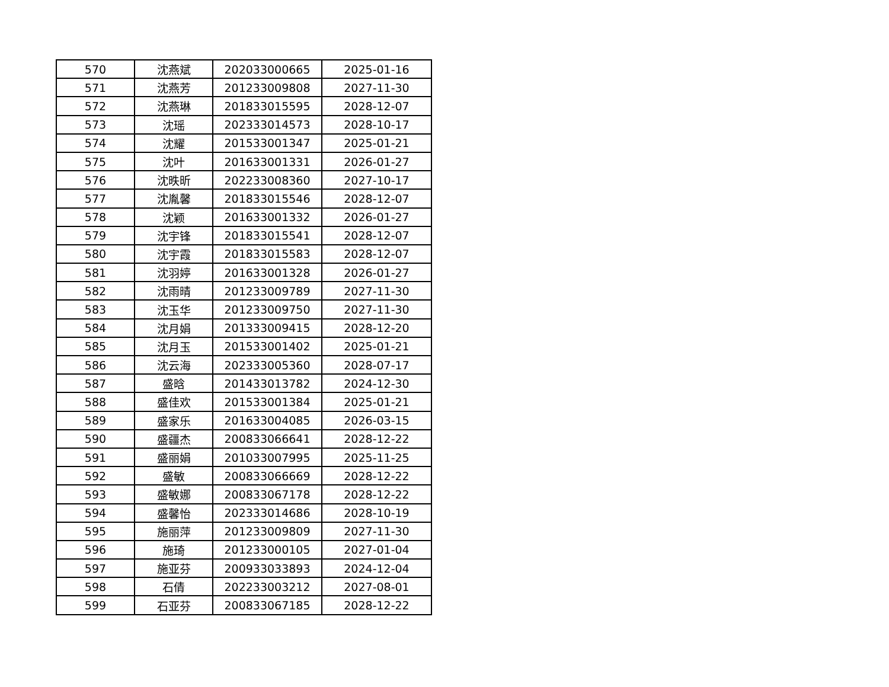| 570 | 沈燕斌 | 202033000665 | 2025-01-16 |
| 571 | 沈燕芳 | 201233009808 | 2027-11-30 |
| 572 | 沈燕琳 | 201833015595 | 2028-12-07 |
| 573 | 沈瑶 | 202333014573 | 2028-10-17 |
| 574 | 沈耀 | 201533001347 | 2025-01-21 |
| 575 | 沈叶 | 201633001331 | 2026-01-27 |
| 576 | 沈昳昕 | 202233008360 | 2027-10-17 |
| 577 | 沈胤馨 | 201833015546 | 2028-12-07 |
| 578 | 沈颖 | 201633001332 | 2026-01-27 |
| 579 | 沈宇锋 | 201833015541 | 2028-12-07 |
| 580 | 沈宇霞 | 201833015583 | 2028-12-07 |
| 581 | 沈羽婷 | 201633001328 | 2026-01-27 |
| 582 | 沈雨晴 | 201233009789 | 2027-11-30 |
| 583 | 沈玉华 | 201233009750 | 2027-11-30 |
| 584 | 沈月娟 | 201333009415 | 2028-12-20 |
| 585 | 沈月玉 | 201533001402 | 2025-01-21 |
| 586 | 沈云海 | 202333005360 | 2028-07-17 |
| 587 | 盛晗 | 201433013782 | 2024-12-30 |
| 588 | 盛佳欢 | 201533001384 | 2025-01-21 |
| 589 | 盛家乐 | 201633004085 | 2026-03-15 |
| 590 | 盛疆杰 | 200833066641 | 2028-12-22 |
| 591 | 盛丽娟 | 201033007995 | 2025-11-25 |
| 592 | 盛敏 | 200833066669 | 2028-12-22 |
| 593 | 盛敏娜 | 200833067178 | 2028-12-22 |
| 594 | 盛馨怡 | 202333014686 | 2028-10-19 |
| 595 | 施丽萍 | 201233009809 | 2027-11-30 |
| 596 | 施琦 | 201233000105 | 2027-01-04 |
| 597 | 施亚芬 | 200933033893 | 2024-12-04 |
| 598 | 石倩 | 202233003212 | 2027-08-01 |
| 599 | 石亚芬 | 200833067185 | 2028-12-22 |